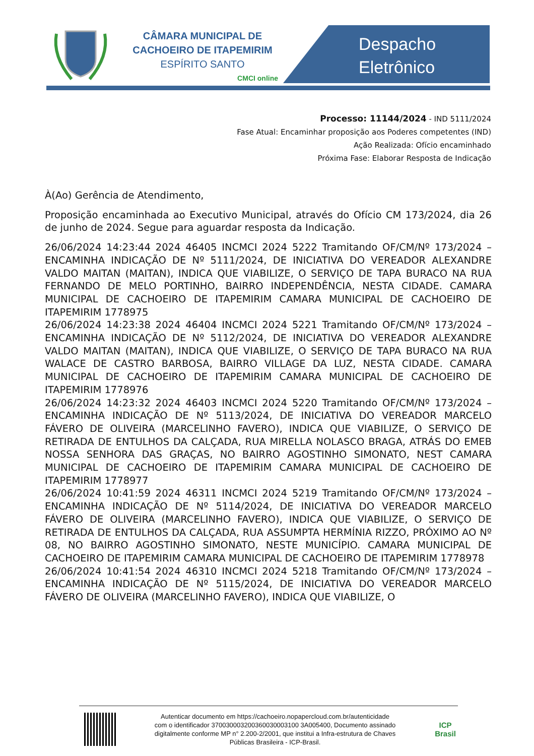CÂMARA MUNICIPAL DE
CACHOEIRO DE ITAPEMIRIM
ESPÍRITO SANTO
CMCI online
Despacho
Eletrônico
Processo: 11144/2024 - IND 5111/2024
Fase Atual: Encaminhar proposição aos Poderes competentes (IND)
Ação Realizada: Ofício encaminhado
Próxima Fase: Elaborar Resposta de Indicação
À(Ao) Gerência de Atendimento,
Proposição encaminhada ao Executivo Municipal, através do Ofício CM 173/2024, dia 26 de junho de 2024. Segue para aguardar resposta da Indicação.
26/06/2024 14:23:44 2024 46405 INCMCI 2024 5222 Tramitando OF/CM/Nº 173/2024 – ENCAMINHA INDICAÇÃO DE Nº 5111/2024, DE INICIATIVA DO VEREADOR ALEXANDRE VALDO MAITAN (MAITAN), INDICA QUE VIABILIZE, O SERVIÇO DE TAPA BURACO NA RUA FERNANDO DE MELO PORTINHO, BAIRRO INDEPENDÊNCIA, NESTA CIDADE. CAMARA MUNICIPAL DE CACHOEIRO DE ITAPEMIRIM CAMARA MUNICIPAL DE CACHOEIRO DE ITAPEMIRIM 1778975
26/06/2024 14:23:38 2024 46404 INCMCI 2024 5221 Tramitando OF/CM/Nº 173/2024 – ENCAMINHA INDICAÇÃO DE Nº 5112/2024, DE INICIATIVA DO VEREADOR ALEXANDRE VALDO MAITAN (MAITAN), INDICA QUE VIABILIZE, O SERVIÇO DE TAPA BURACO NA RUA WALACE DE CASTRO BARBOSA, BAIRRO VILLAGE DA LUZ, NESTA CIDADE. CAMARA MUNICIPAL DE CACHOEIRO DE ITAPEMIRIM CAMARA MUNICIPAL DE CACHOEIRO DE ITAPEMIRIM 1778976
26/06/2024 14:23:32 2024 46403 INCMCI 2024 5220 Tramitando OF/CM/Nº 173/2024 – ENCAMINHA INDICAÇÃO DE Nº 5113/2024, DE INICIATIVA DO VEREADOR MARCELO FÁVERO DE OLIVEIRA (MARCELINHO FAVERO), INDICA QUE VIABILIZE, O SERVIÇO DE RETIRADA DE ENTULHOS DA CALÇADA, RUA MIRELLA NOLASCO BRAGA, ATRÁS DO EMEB NOSSA SENHORA DAS GRAÇAS, NO BAIRRO AGOSTINHO SIMONATO, NEST CAMARA MUNICIPAL DE CACHOEIRO DE ITAPEMIRIM CAMARA MUNICIPAL DE CACHOEIRO DE ITAPEMIRIM 1778977
26/06/2024 10:41:59 2024 46311 INCMCI 2024 5219 Tramitando OF/CM/Nº 173/2024 – ENCAMINHA INDICAÇÃO DE Nº 5114/2024, DE INICIATIVA DO VEREADOR MARCELO FÁVERO DE OLIVEIRA (MARCELINHO FAVERO), INDICA QUE VIABILIZE, O SERVIÇO DE RETIRADA DE ENTULHOS DA CALÇADA, RUA ASSUMPTA HERMÍNIA RIZZO, PRÓXIMO AO Nº 08, NO BAIRRO AGOSTINHO SIMONATO, NESTE MUNICÍPIO. CAMARA MUNICIPAL DE CACHOEIRO DE ITAPEMIRIM CAMARA MUNICIPAL DE CACHOEIRO DE ITAPEMIRIM 1778978
26/06/2024 10:41:54 2024 46310 INCMCI 2024 5218 Tramitando OF/CM/Nº 173/2024 – ENCAMINHA INDICAÇÃO DE Nº 5115/2024, DE INICIATIVA DO VEREADOR MARCELO FÁVERO DE OLIVEIRA (MARCELINHO FAVERO), INDICA QUE VIABILIZE, O
Autenticar documento em https://cachoeiro.nopapercloud.com.br/autenticidade
com o identificador 370030003200360030003100 3A005400, Documento assinado
digitalmente conforme MP n° 2.200-2/2001, que institui a Infra-estrutura de Chaves
Públicas Brasileira - ICP-Brasil.
ICP
Brasil